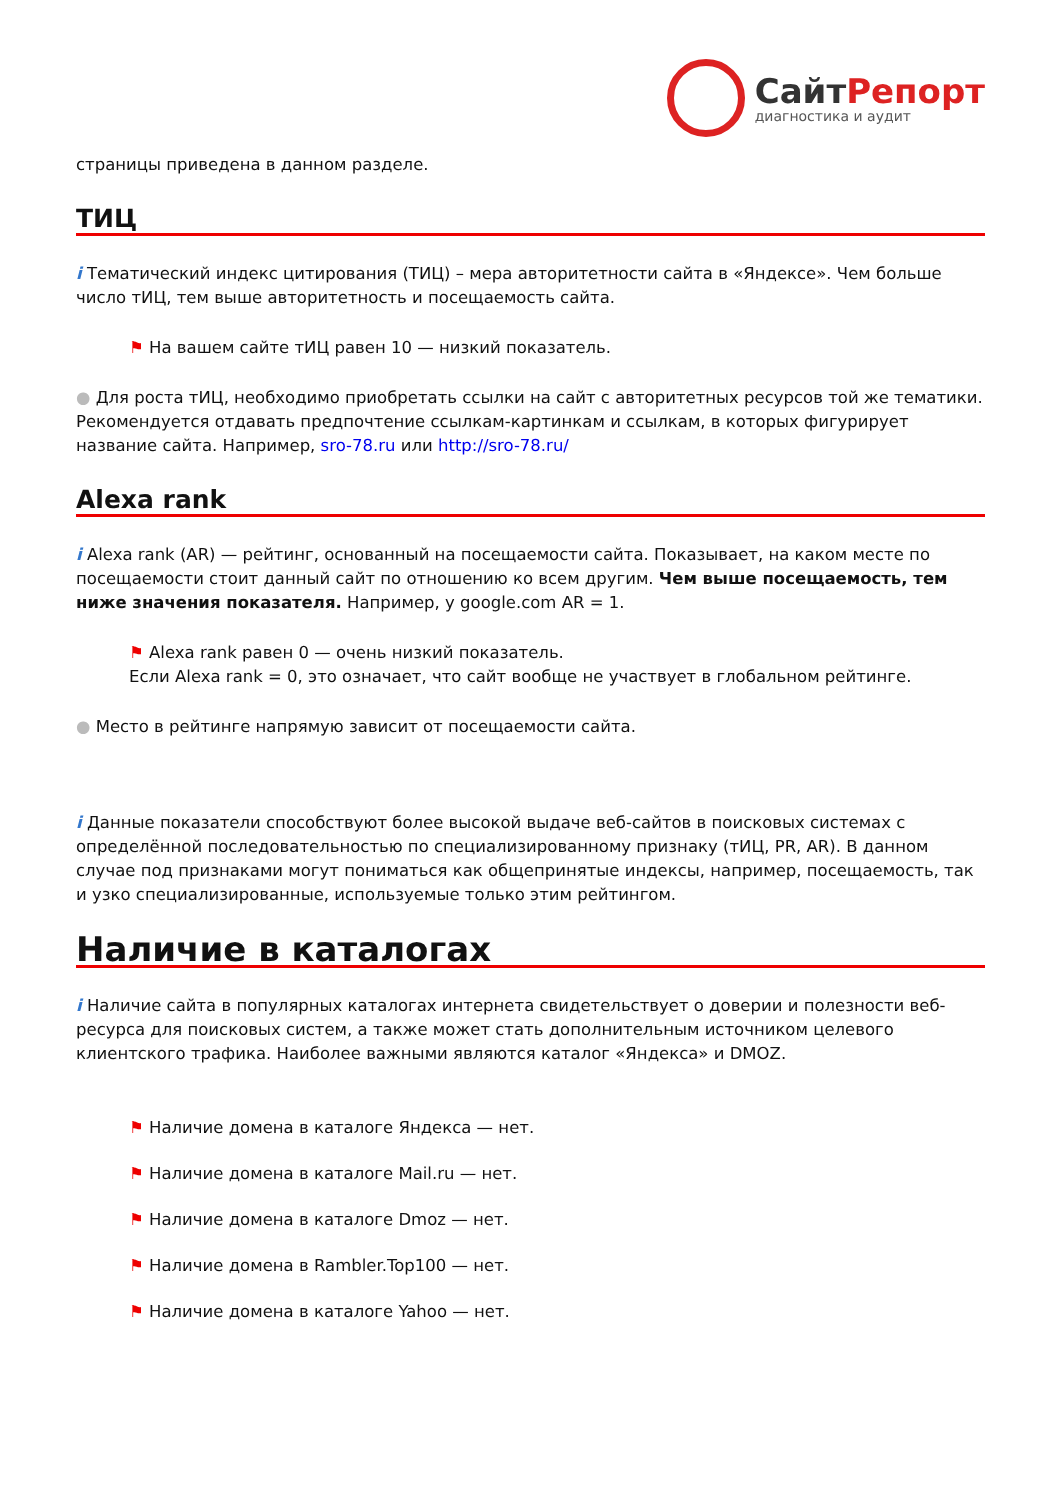СайтРепорт
диагностика и аудит
страницы приведена в данном разделе.
ТИЦ
i Тематический индекс цитирования (ТИЦ) – мера авторитетности сайта в «Яндексе». Чем больше число тИЦ, тем выше авторитетность и посещаемость сайта.
⚑ На вашем сайте тИЦ равен 10 — низкий показатель.
● Для роста тИЦ, необходимо приобретать ссылки на сайт с авторитетных ресурсов той же тематики. Рекомендуется отдавать предпочтение ссылкам-картинкам и ссылкам, в которых фигурирует название сайта. Например, sro-78.ru или http://sro-78.ru/
Alexa rank
i Alexa rank (AR) — рейтинг, основанный на посещаемости сайта. Показывает, на каком месте по посещаемости стоит данный сайт по отношению ко всем другим. Чем выше посещаемость, тем ниже значения показателя. Например, у google.com AR = 1.
⚑ Alexa rank равен 0 — очень низкий показатель.
Если Alexa rank = 0, это означает, что сайт вообще не участвует в глобальном рейтинге.
● Место в рейтинге напрямую зависит от посещаемости сайта.
i Данные показатели способствуют более высокой выдаче веб-сайтов в поисковых системах с определённой последовательностью по специализированному признаку (тИЦ, PR, AR). В данном случае под признаками могут пониматься как общепринятые индексы, например, посещаемость, так и узко специализированные, используемые только этим рейтингом.
Наличие в каталогах
i Наличие сайта в популярных каталогах интернета свидетельствует о доверии и полезности веб-ресурса для поисковых систем, а также может стать дополнительным источником целевого клиентского трафика. Наиболее важными являются каталог «Яндекса» и DMOZ.
⚑ Наличие домена в каталоге Яндекса — нет.
⚑ Наличие домена в каталоге Mail.ru — нет.
⚑ Наличие домена в каталоге Dmoz — нет.
⚑ Наличие домена в Rambler.Top100 — нет.
⚑ Наличие домена в каталоге Yahoo — нет.